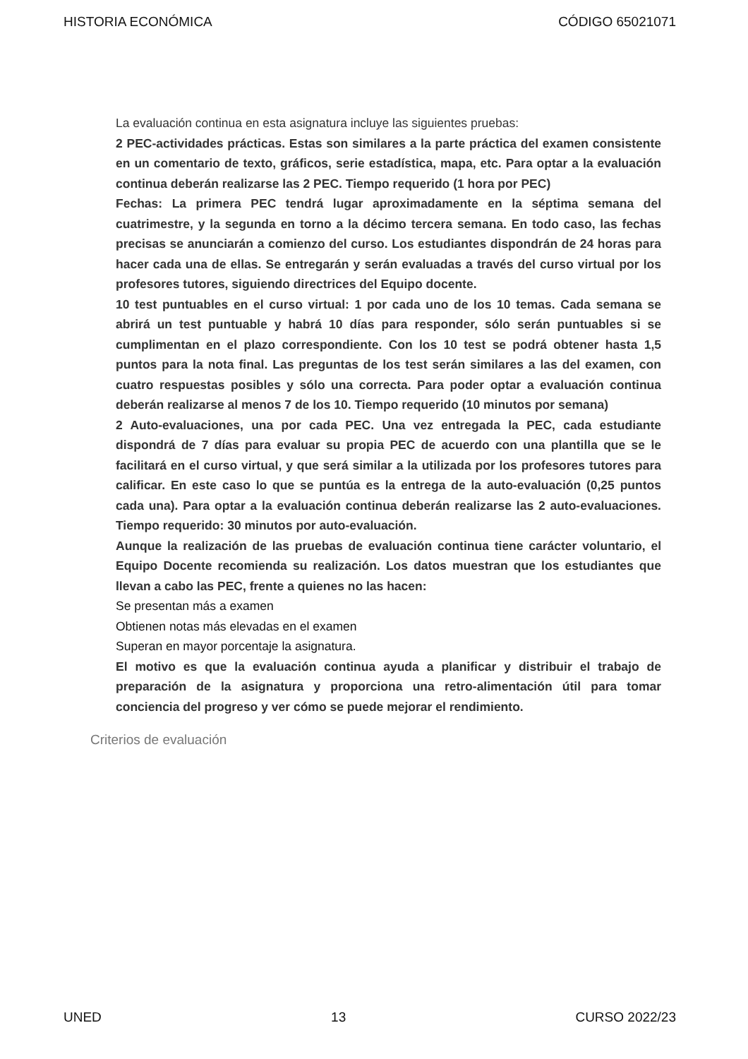HISTORIA ECONÓMICA CÓDIGO 65021071
La evaluación continua en esta asignatura incluye las siguientes pruebas:
2 PEC-actividades prácticas. Estas son similares a la parte práctica del examen consistente en un comentario de texto, gráficos, serie estadística, mapa, etc. Para optar a la evaluación continua deberán realizarse las 2 PEC. Tiempo requerido (1 hora por PEC)
Fechas: La primera PEC tendrá lugar aproximadamente en la séptima semana del cuatrimestre, y la segunda en torno a la décimo tercera semana. En todo caso, las fechas precisas se anunciarán a comienzo del curso. Los estudiantes dispondrán de 24 horas para hacer cada una de ellas. Se entregarán y serán evaluadas a través del curso virtual por los profesores tutores, siguiendo directrices del Equipo docente.
10 test puntuables en el curso virtual: 1 por cada uno de los 10 temas. Cada semana se abrirá un test puntuable y habrá 10 días para responder, sólo serán puntuables si se cumplimentan en el plazo correspondiente. Con los 10 test se podrá obtener hasta 1,5 puntos para la nota final. Las preguntas de los test serán similares a las del examen, con cuatro respuestas posibles y sólo una correcta. Para poder optar a evaluación continua deberán realizarse al menos 7 de los 10. Tiempo requerido (10 minutos por semana)
2 Auto-evaluaciones, una por cada PEC. Una vez entregada la PEC, cada estudiante dispondrá de 7 días para evaluar su propia PEC de acuerdo con una plantilla que se le facilitará en el curso virtual, y que será similar a la utilizada por los profesores tutores para calificar. En este caso lo que se puntúa es la entrega de la auto-evaluación (0,25 puntos cada una). Para optar a la evaluación continua deberán realizarse las 2 auto-evaluaciones. Tiempo requerido: 30 minutos por auto-evaluación.
Aunque la realización de las pruebas de evaluación continua tiene carácter voluntario, el Equipo Docente recomienda su realización. Los datos muestran que los estudiantes que llevan a cabo las PEC, frente a quienes no las hacen:
Se presentan más a examen
Obtienen notas más elevadas en el examen
Superan en mayor porcentaje la asignatura.
El motivo es que la evaluación continua ayuda a planificar y distribuir el trabajo de preparación de la asignatura y proporciona una retro-alimentación útil para tomar conciencia del progreso y ver cómo se puede mejorar el rendimiento.
Criterios de evaluación
UNED 13 CURSO 2022/23